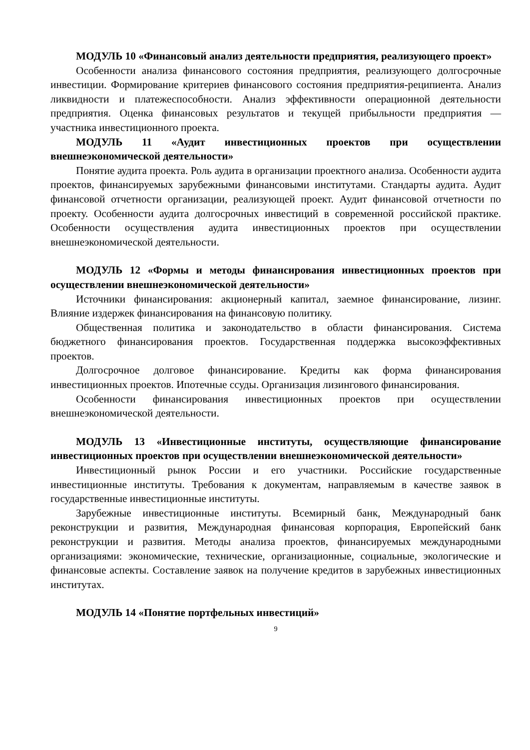МОДУЛЬ 10 «Финансовый анализ деятельности предприятия, реализующего проект»
Особенности анализа финансового состояния предприятия, реализующего долгосрочные инвестиции. Формирование критериев финансового состояния предприятия-реципиента. Анализ ликвидности и платежеспособности. Анализ эффективности операционной деятельности предприятия. Оценка финансовых результатов и текущей прибыльности предприятия — участника инвестиционного проекта.
МОДУЛЬ 11 «Аудит инвестиционных проектов при осуществлении внешнеэкономической деятельности»
Понятие аудита проекта. Роль аудита в организации проектного анализа. Особенности аудита проектов, финансируемых зарубежными финансовыми институтами. Стандарты аудита. Аудит финансовой отчетности организации, реализующей проект. Аудит финансовой отчетности по проекту. Особенности аудита долгосрочных инвестиций в современной российской практике. Особенности осуществления аудита инвестиционных проектов при осуществлении внешнеэкономической деятельности.
МОДУЛЬ 12 «Формы и методы финансирования инвестиционных проектов при осуществлении внешнеэкономической деятельности»
Источники финансирования: акционерный капитал, заемное финансирование, лизинг. Влияние издержек финансирования на финансовую политику.
Общественная политика и законодательство в области финансирования. Система бюджетного финансирования проектов. Государственная поддержка высокоэффективных проектов.
Долгосрочное долговое финансирование. Кредиты как форма финансирования инвестиционных проектов. Ипотечные ссуды. Организация лизингового финансирования.
Особенности финансирования инвестиционных проектов при осуществлении внешнеэкономической деятельности.
МОДУЛЬ 13 «Инвестиционные институты, осуществляющие финансирование инвестиционных проектов при осуществлении внешнеэкономической деятельности»
Инвестиционный рынок России и его участники. Российские государственные инвестиционные институты. Требования к документам, направляемым в качестве заявок в государственные инвестиционные институты.
Зарубежные инвестиционные институты. Всемирный банк, Международный банк реконструкции и развития, Международная финансовая корпорация, Европейский банк реконструкции и развития. Методы анализа проектов, финансируемых международными организациями: экономические, технические, организационные, социальные, экологические и финансовые аспекты. Составление заявок на получение кредитов в зарубежных инвестиционных институтах.
МОДУЛЬ 14 «Понятие портфельных инвестиций»
9